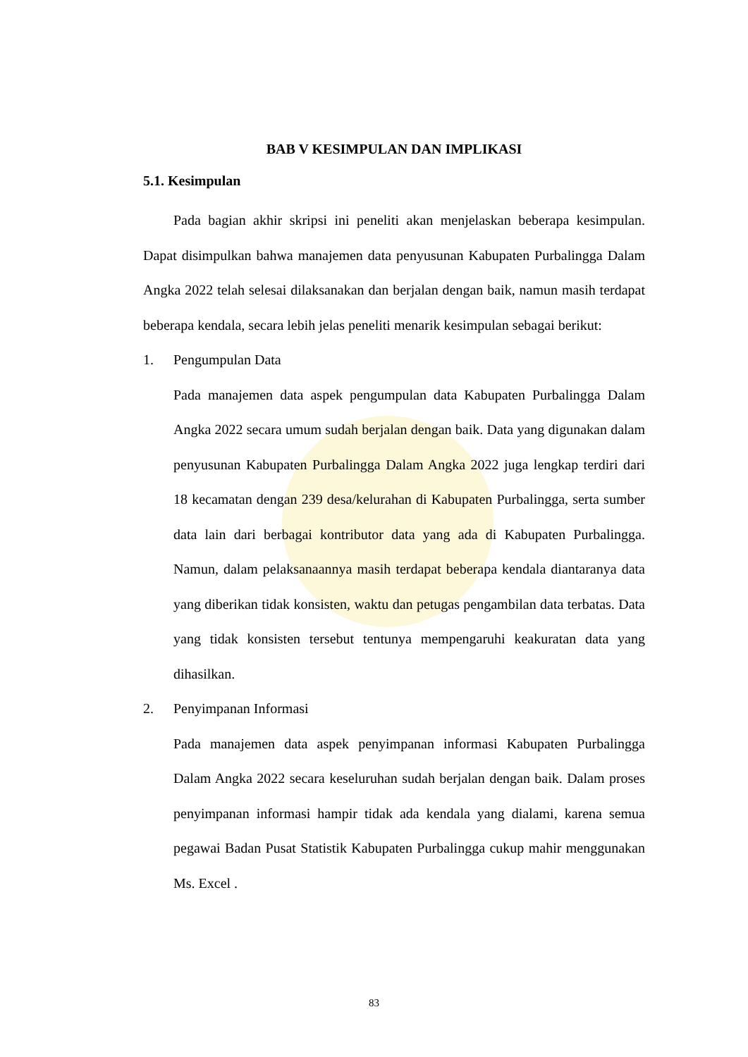BAB V KESIMPULAN DAN IMPLIKASI
5.1. Kesimpulan
Pada bagian akhir skripsi ini peneliti akan menjelaskan beberapa kesimpulan. Dapat disimpulkan bahwa manajemen data penyusunan Kabupaten Purbalingga Dalam Angka 2022 telah selesai dilaksanakan dan berjalan dengan baik, namun masih terdapat beberapa kendala, secara lebih jelas peneliti menarik kesimpulan sebagai berikut:
1. Pengumpulan Data
Pada manajemen data aspek pengumpulan data Kabupaten Purbalingga Dalam Angka 2022 secara umum sudah berjalan dengan baik. Data yang digunakan dalam penyusunan Kabupaten Purbalingga Dalam Angka 2022 juga lengkap terdiri dari 18 kecamatan dengan 239 desa/kelurahan di Kabupaten Purbalingga, serta sumber data lain dari berbagai kontributor data yang ada di Kabupaten Purbalingga. Namun, dalam pelaksanaannya masih terdapat beberapa kendala diantaranya data yang diberikan tidak konsisten, waktu dan petugas pengambilan data terbatas. Data yang tidak konsisten tersebut tentunya mempengaruhi keakuratan data yang dihasilkan.
2. Penyimpanan Informasi
Pada manajemen data aspek penyimpanan informasi Kabupaten Purbalingga Dalam Angka 2022 secara keseluruhan sudah berjalan dengan baik. Dalam proses penyimpanan informasi hampir tidak ada kendala yang dialami, karena semua pegawai Badan Pusat Statistik Kabupaten Purbalingga cukup mahir menggunakan Ms. Excel .
83